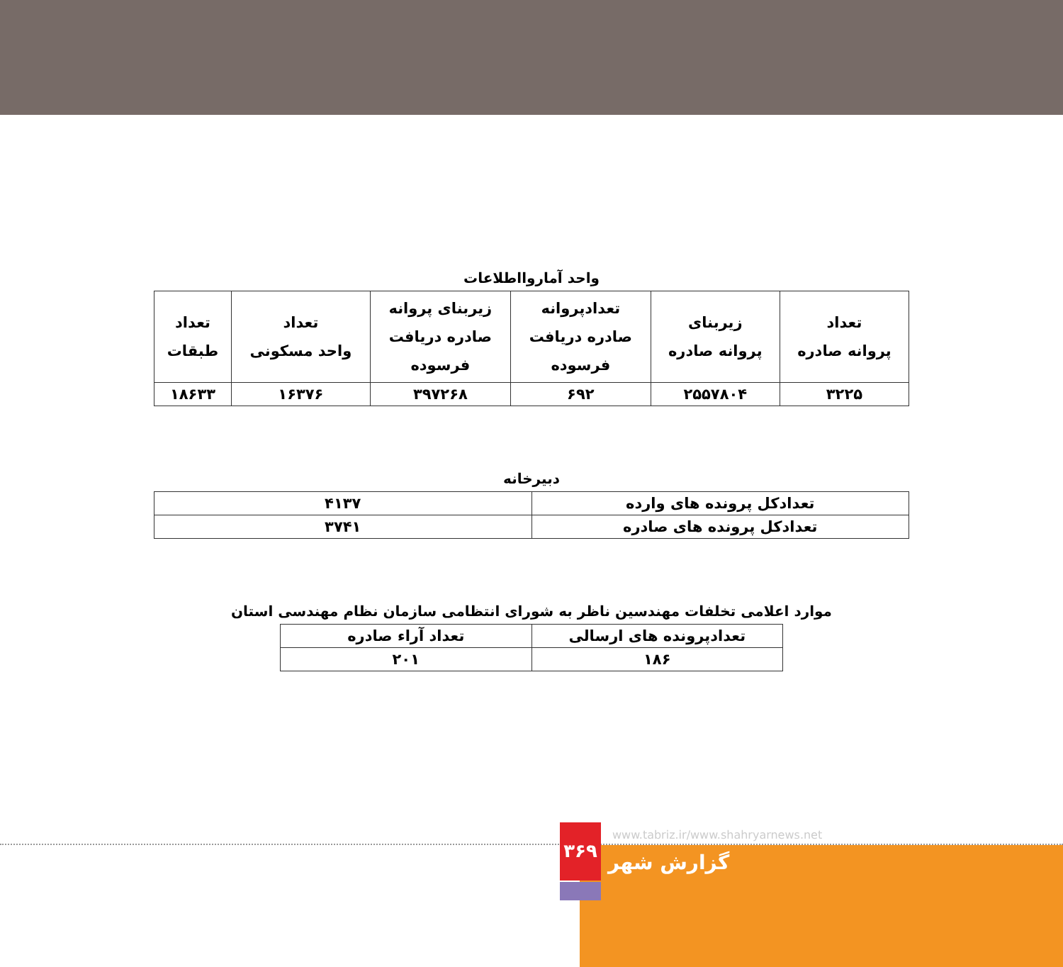واحد آماروااطلاعات
| تعداد پروانه صادره | زیربنای پروانه صادره | تعدادپروانه صادره دریافت فرسوده | زیربنای پروانه صادره دریافت فرسوده | تعداد واحد مسکونی | تعداد طبقات |
| --- | --- | --- | --- | --- | --- |
| ۳۲۲۵ | ۲۵۵۷۸۰۴ | ۶۹۲ | ۳۹۷۲۶۸ | ۱۶۳۷۶ | ۱۸۶۳۳ |
دبیرخانه
| تعدادکل پرونده های وارده | ۴۱۳۷ |
| تعدادکل پرونده های صادره | ۳۷۴۱ |
موارد اعلامی تخلفات مهندسین ناظر به شورای انتظامی سازمان نظام مهندسی استان
| تعدادپرونده های ارسالی | تعداد آراء صادره |
| ۱۸۶ | ۲۰۱ |
۳۶۹
www.tabriz.ir/www.shahryarnews.net
گزارش شهر